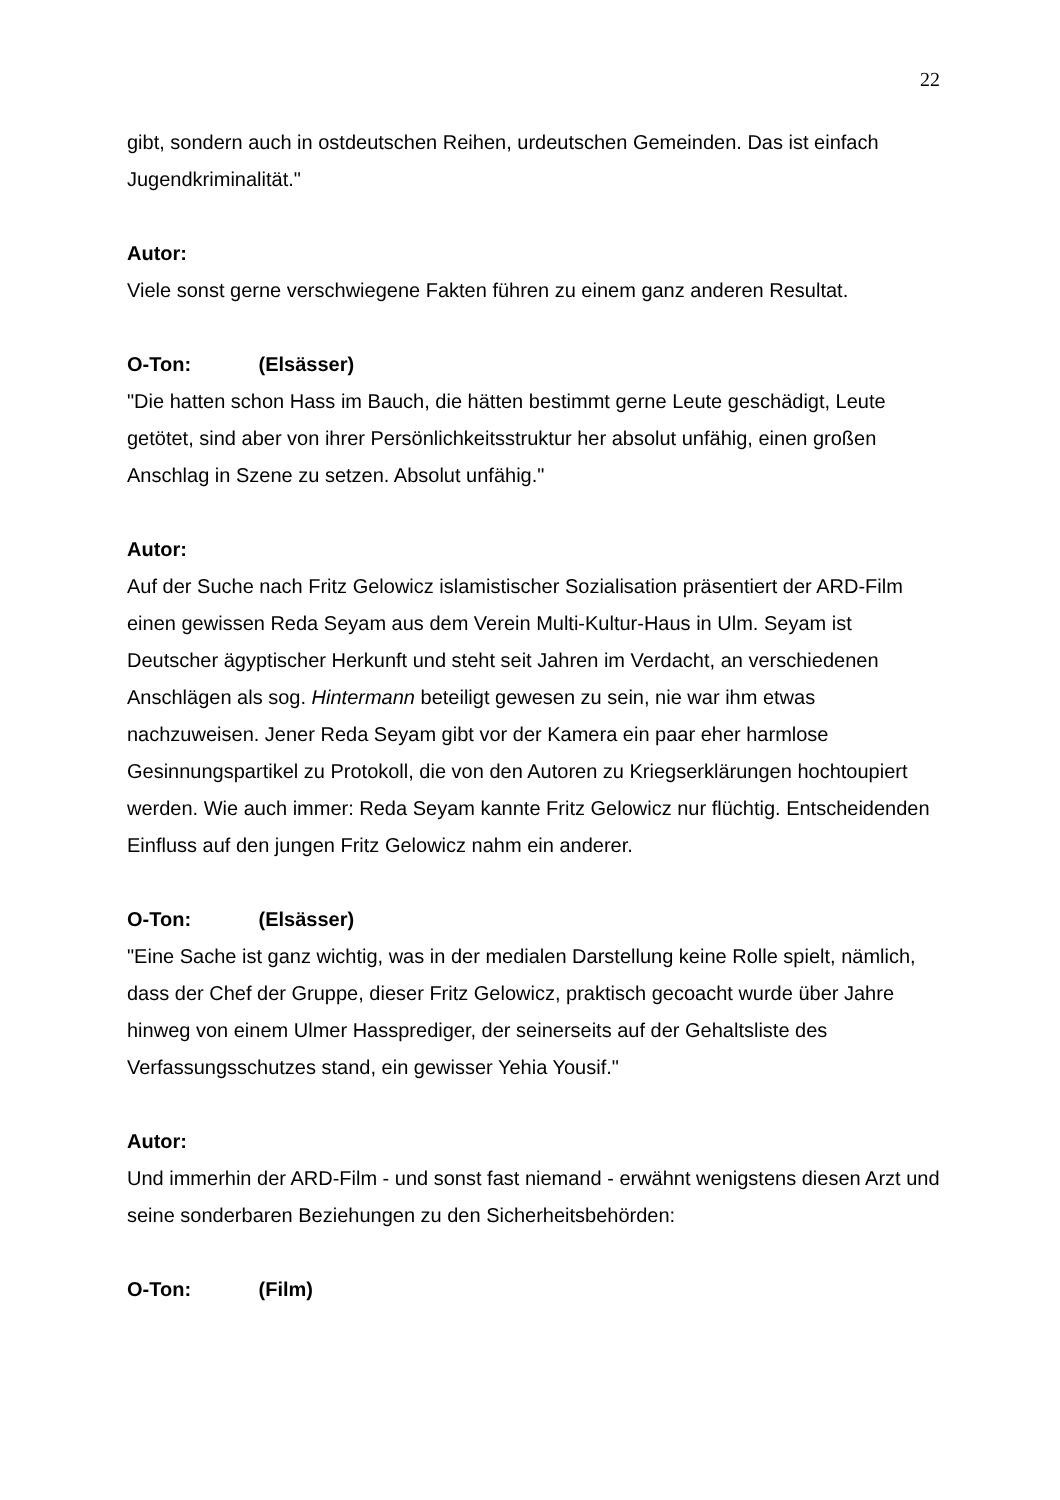22
gibt, sondern auch in ostdeutschen Reihen, urdeutschen Gemeinden. Das ist einfach Jugendkriminalität."
Autor:
Viele sonst gerne verschwiegene Fakten führen zu einem ganz anderen Resultat.
O-Ton: (Elsässer)
"Die hatten schon Hass im Bauch, die hätten bestimmt gerne Leute geschädigt, Leute getötet, sind aber von ihrer Persönlichkeitsstruktur her absolut unfähig, einen großen Anschlag in Szene zu setzen. Absolut unfähig."
Autor:
Auf der Suche nach Fritz Gelowicz islamistischer Sozialisation präsentiert der ARD-Film einen gewissen Reda Seyam aus dem Verein Multi-Kultur-Haus in Ulm. Seyam ist Deutscher ägyptischer Herkunft und steht seit Jahren im Verdacht, an verschiedenen Anschlägen als sog. Hintermann beteiligt gewesen zu sein, nie war ihm etwas nachzuweisen. Jener Reda Seyam gibt vor der Kamera ein paar eher harmlose Gesinnungspartikel zu Protokoll, die von den Autoren zu Kriegserklärungen hochtoupiert werden. Wie auch immer: Reda Seyam kannte Fritz Gelowicz nur flüchtig. Entscheidenden Einfluss auf den jungen Fritz Gelowicz nahm ein anderer.
O-Ton: (Elsässer)
"Eine Sache ist ganz wichtig, was in der medialen Darstellung keine Rolle spielt, nämlich, dass der Chef der Gruppe, dieser Fritz Gelowicz, praktisch gecoacht wurde über Jahre hinweg von einem Ulmer Hassprediger, der seinerseits auf der Gehaltsliste des Verfassungsschutzes stand, ein gewisser Yehia Yousif."
Autor:
Und immerhin der ARD-Film - und sonst fast niemand - erwähnt wenigstens diesen Arzt und seine sonderbaren Beziehungen zu den Sicherheitsbehörden:
O-Ton: (Film)